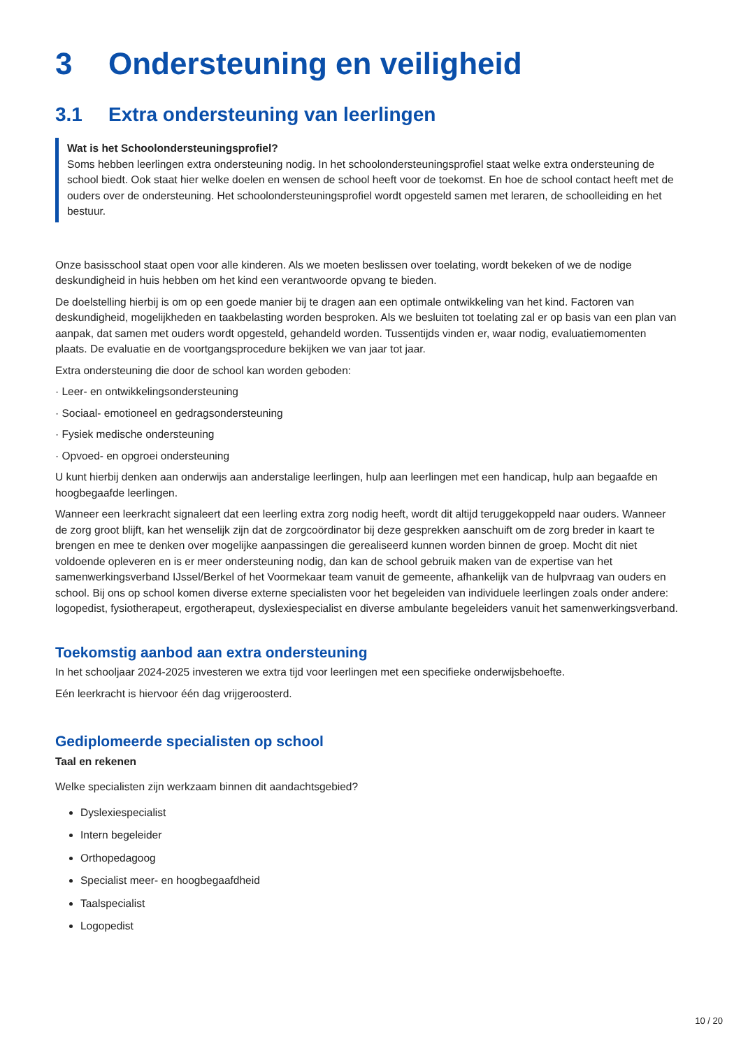3 Ondersteuning en veiligheid
3.1 Extra ondersteuning van leerlingen
Wat is het Schoolondersteuningsprofiel?
Soms hebben leerlingen extra ondersteuning nodig. In het schoolondersteuningsprofiel staat welke extra ondersteuning de school biedt. Ook staat hier welke doelen en wensen de school heeft voor de toekomst. En hoe de school contact heeft met de ouders over de ondersteuning. Het schoolondersteuningsprofiel wordt opgesteld samen met leraren, de schoolleiding en het bestuur.
Onze basisschool staat open voor alle kinderen. Als we moeten beslissen over toelating, wordt bekeken of we de nodige deskundigheid in huis hebben om het kind een verantwoorde opvang te bieden.
De doelstelling hierbij is om op een goede manier bij te dragen aan een optimale ontwikkeling van het kind. Factoren van deskundigheid, mogelijkheden en taakbelasting worden besproken. Als we besluiten tot toelating zal er op basis van een plan van aanpak, dat samen met ouders wordt opgesteld, gehandeld worden. Tussentijds vinden er, waar nodig, evaluatiemomenten plaats. De evaluatie en de voortgangsprocedure bekijken we van jaar tot jaar.
Extra ondersteuning die door de school kan worden geboden:
· Leer- en ontwikkelingsondersteuning
· Sociaal- emotioneel en gedragsondersteuning
· Fysiek medische ondersteuning
· Opvoed- en opgroei ondersteuning
U kunt hierbij denken aan onderwijs aan anderstalige leerlingen, hulp aan leerlingen met een handicap, hulp aan begaafde en hoogbegaafde leerlingen.
Wanneer een leerkracht signaleert dat een leerling extra zorg nodig heeft, wordt dit altijd teruggekoppeld naar ouders. Wanneer de zorg groot blijft, kan het wenselijk zijn dat de zorgcoördinator bij deze gesprekken aanschuift om de zorg breder in kaart te brengen en mee te denken over mogelijke aanpassingen die gerealiseerd kunnen worden binnen de groep. Mocht dit niet voldoende opleveren en is er meer ondersteuning nodig, dan kan de school gebruik maken van de expertise van het samenwerkingsverband IJssel/Berkel of het Voormekaar team vanuit de gemeente, afhankelijk van de hulpvraag van ouders en school. Bij ons op school komen diverse externe specialisten voor het begeleiden van individuele leerlingen zoals onder andere: logopedist, fysiotherapeut, ergotherapeut, dyslexiespecialist en diverse ambulante begeleiders vanuit het samenwerkingsverband.
Toekomstig aanbod aan extra ondersteuning
In het schooljaar 2024-2025 investeren we extra tijd voor leerlingen met een specifieke onderwijsbehoefte.
Eén leerkracht is hiervoor één dag vrijgeroosterd.
Gediplomeerde specialisten op school
Taal en rekenen
Welke specialisten zijn werkzaam binnen dit aandachtsgebied?
Dyslexiespecialist
Intern begeleider
Orthopedagoog
Specialist meer- en hoogbegaafdheid
Taalspecialist
Logopedist
10 / 20